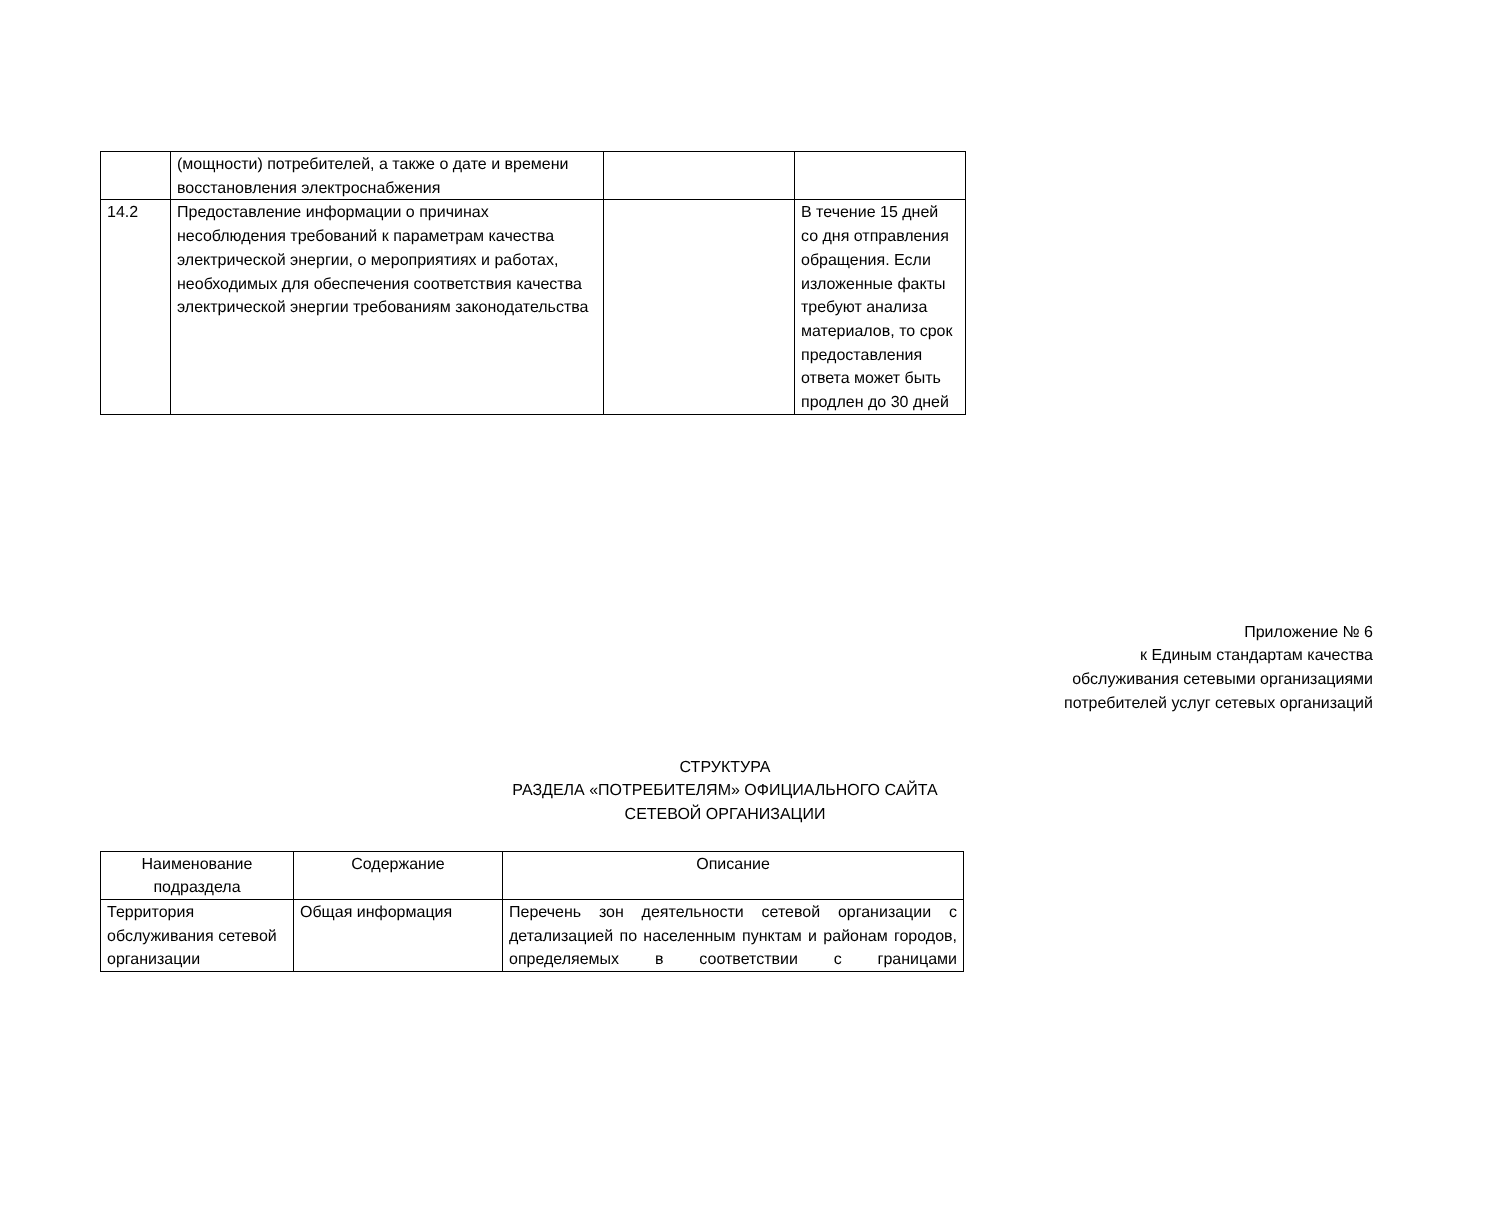| | (мощности) потребителей, а также о дате и времени восстановления электроснабжения | | |
| 14.2 | Предоставление информации о причинах несоблюдения требований к параметрам качества электрической энергии, о мероприятиях и работах, необходимых для обеспечения соответствия качества электрической энергии требованиям законодательства | | В течение 15 дней со дня отправления обращения. Если изложенные факты требуют анализа материалов, то срок предоставления ответа может быть продлен до 30 дней |
Приложение № 6
к Единым стандартам качества
обслуживания сетевыми организациями
потребителей услуг сетевых организаций
СТРУКТУРА
РАЗДЕЛА «ПОТРЕБИТЕЛЯМ» ОФИЦИАЛЬНОГО САЙТА
СЕТЕВОЙ ОРГАНИЗАЦИИ
| Наименование подраздела | Содержание | Описание |
| --- | --- | --- |
| Территория обслуживания сетевой организации | Общая информация | Перечень зон деятельности сетевой организации с детализацией по населенным пунктам и районам городов, определяемых в соответствии с границами |